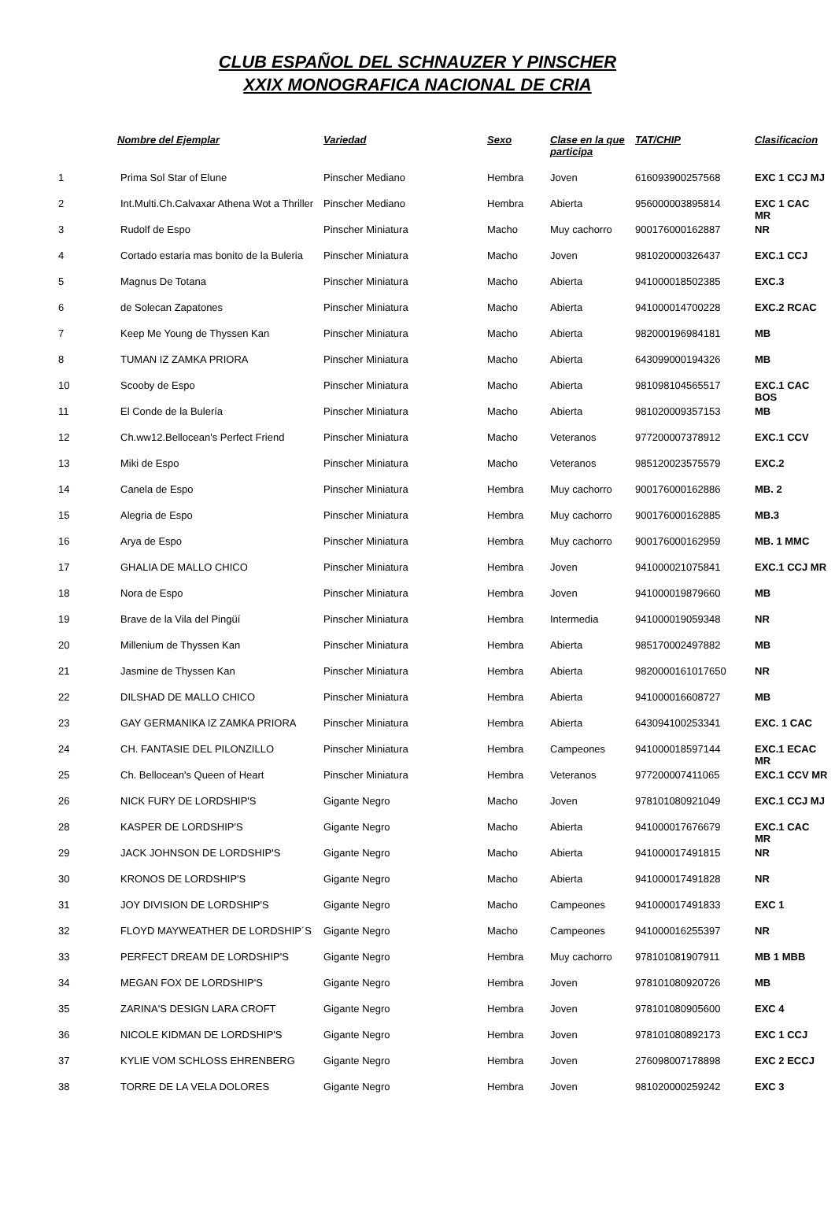CLUB ESPAÑOL DEL SCHNAUZER Y PINSCHER
XXIX MONOGRAFICA NACIONAL DE CRIA
| | Nombre del Ejemplar | Variedad | Sexo | Clase en la que participa | TAT/CHIP | Clasificacion |
| --- | --- | --- | --- | --- | --- | --- |
| 1 | Prima Sol Star of Elune | Pinscher Mediano | Hembra | Joven | 616093900257568 | EXC 1 CCJ MJ |
| 2 | Int.Multi.Ch.Calvaxar Athena Wot a Thriller | Pinscher Mediano | Hembra | Abierta | 956000003895814 | EXC 1 CAC MR |
| 3 | Rudolf de Espo | Pinscher Miniatura | Macho | Muy cachorro | 900176000162887 | NR |
| 4 | Cortado estaria mas bonito de la Buleria | Pinscher Miniatura | Macho | Joven | 981020000326437 | EXC.1 CCJ |
| 5 | Magnus De Totana | Pinscher Miniatura | Macho | Abierta | 941000018502385 | EXC.3 |
| 6 | de Solecan Zapatones | Pinscher Miniatura | Macho | Abierta | 941000014700228 | EXC.2 RCAC |
| 7 | Keep Me Young de Thyssen Kan | Pinscher Miniatura | Macho | Abierta | 982000196984181 | MB |
| 8 | TUMAN IZ ZAMKA PRIORA | Pinscher Miniatura | Macho | Abierta | 643099000194326 | MB |
| 10 | Scooby de Espo | Pinscher Miniatura | Macho | Abierta | 981098104565517 | EXC.1 CAC BOS |
| 11 | El Conde de la Bulería | Pinscher Miniatura | Macho | Abierta | 981020009357153 | MB |
| 12 | Ch.ww12.Bellocean's Perfect Friend | Pinscher Miniatura | Macho | Veteranos | 977200007378912 | EXC.1 CCV |
| 13 | Miki de Espo | Pinscher Miniatura | Macho | Veteranos | 985120023575579 | EXC.2 |
| 14 | Canela de Espo | Pinscher Miniatura | Hembra | Muy cachorro | 900176000162886 | MB. 2 |
| 15 | Alegria de Espo | Pinscher Miniatura | Hembra | Muy cachorro | 900176000162885 | MB.3 |
| 16 | Arya de Espo | Pinscher Miniatura | Hembra | Muy cachorro | 900176000162959 | MB. 1 MMC |
| 17 | GHALIA DE MALLO CHICO | Pinscher Miniatura | Hembra | Joven | 941000021075841 | EXC.1 CCJ MR |
| 18 | Nora de Espo | Pinscher Miniatura | Hembra | Joven | 941000019879660 | MB |
| 19 | Brave de la Vila del Pingüí | Pinscher Miniatura | Hembra | Intermedia | 941000019059348 | NR |
| 20 | Millenium de Thyssen Kan | Pinscher Miniatura | Hembra | Abierta | 985170002497882 | MB |
| 21 | Jasmine de Thyssen Kan | Pinscher Miniatura | Hembra | Abierta | 9820000161017650 | NR |
| 22 | DILSHAD DE MALLO CHICO | Pinscher Miniatura | Hembra | Abierta | 941000016608727 | MB |
| 23 | GAY GERMANIKA IZ ZAMKA PRIORA | Pinscher Miniatura | Hembra | Abierta | 643094100253341 | EXC. 1 CAC |
| 24 | CH. FANTASIE DEL PILONZILLO | Pinscher Miniatura | Hembra | Campeones | 941000018597144 | EXC.1 ECAC MR |
| 25 | Ch. Bellocean's Queen of Heart | Pinscher Miniatura | Hembra | Veteranos | 977200007411065 | EXC.1 CCV MR |
| 26 | NICK FURY DE LORDSHIP'S | Gigante Negro | Macho | Joven | 978101080921049 | EXC.1 CCJ MJ |
| 28 | KASPER DE LORDSHIP'S | Gigante Negro | Macho | Abierta | 941000017676679 | EXC.1 CAC MR |
| 29 | JACK JOHNSON DE LORDSHIP'S | Gigante Negro | Macho | Abierta | 941000017491815 | NR |
| 30 | KRONOS DE LORDSHIP'S | Gigante Negro | Macho | Abierta | 941000017491828 | NR |
| 31 | JOY DIVISION DE LORDSHIP'S | Gigante Negro | Macho | Campeones | 941000017491833 | EXC 1 |
| 32 | FLOYD MAYWEATHER DE LORDSHIP´S | Gigante Negro | Macho | Campeones | 941000016255397 | NR |
| 33 | PERFECT DREAM DE LORDSHIP'S | Gigante Negro | Hembra | Muy cachorro | 978101081907911 | MB 1 MBB |
| 34 | MEGAN FOX DE LORDSHIP'S | Gigante Negro | Hembra | Joven | 978101080920726 | MB |
| 35 | ZARINA'S DESIGN LARA CROFT | Gigante Negro | Hembra | Joven | 978101080905600 | EXC 4 |
| 36 | NICOLE KIDMAN DE LORDSHIP'S | Gigante Negro | Hembra | Joven | 978101080892173 | EXC 1 CCJ |
| 37 | KYLIE VOM SCHLOSS EHRENBERG | Gigante Negro | Hembra | Joven | 276098007178898 | EXC 2 ECCJ |
| 38 | TORRE DE LA VELA DOLORES | Gigante Negro | Hembra | Joven | 981020000259242 | EXC 3 |